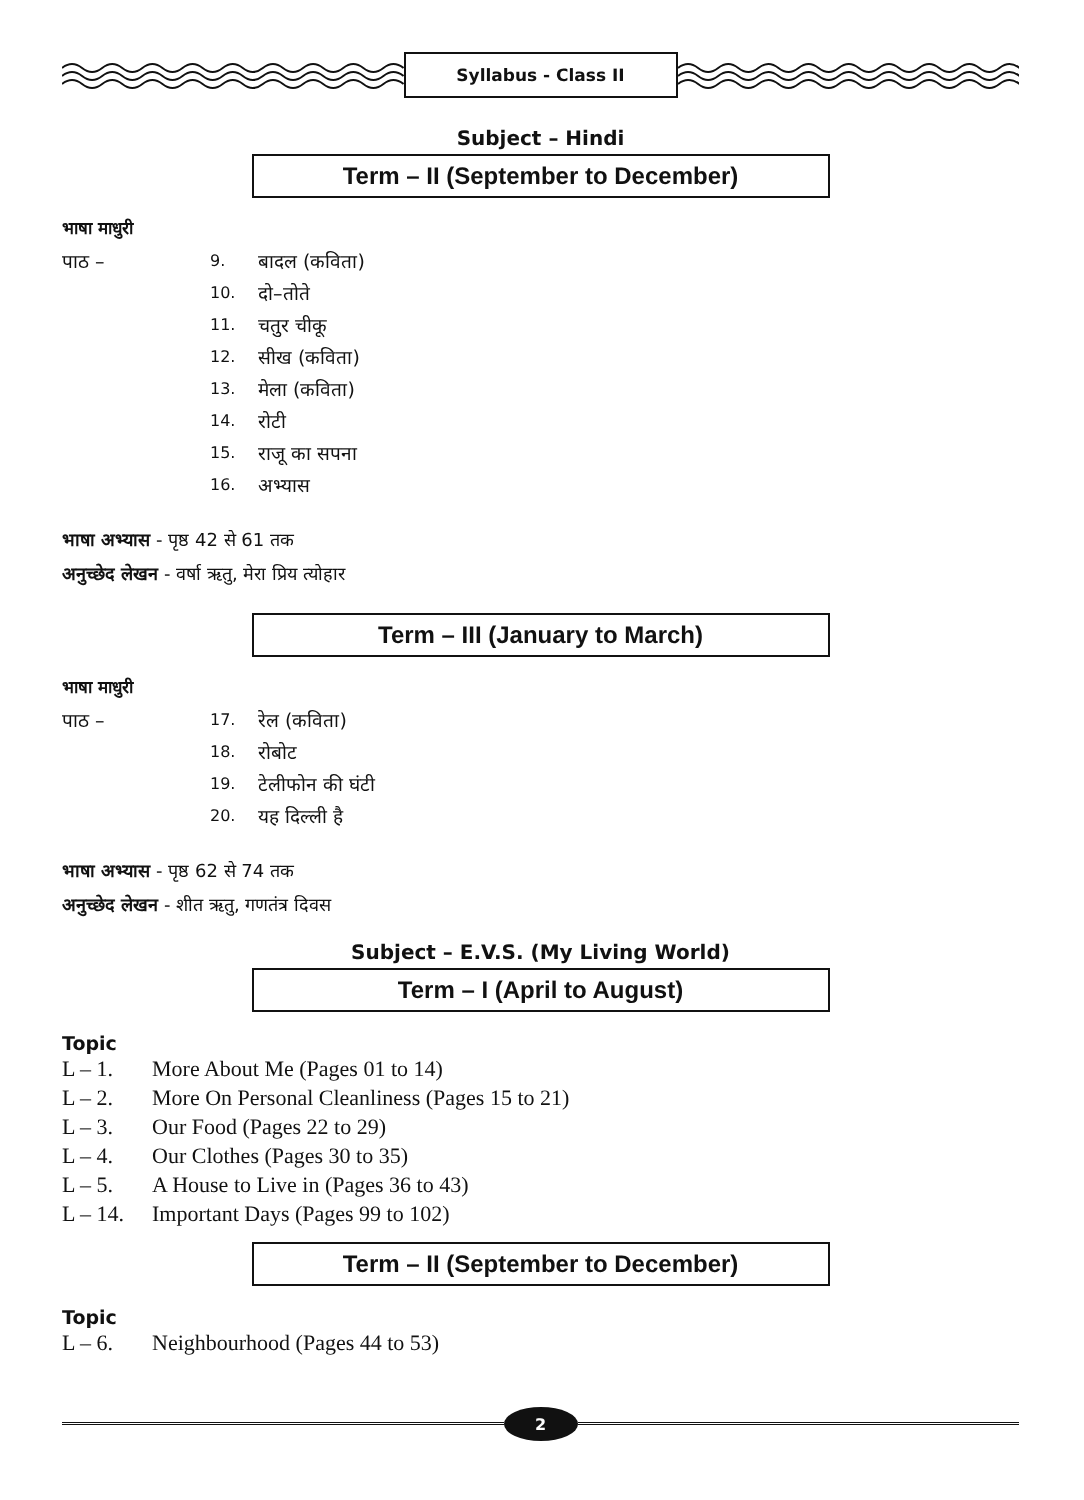Syllabus - Class II
Subject – Hindi
Term – II (September to December)
भाषा माधुरी
पाठ – 9. बादल (कविता)
10. दो–तोते
11. चतुर चीकू
12. सीख (कविता)
13. मेला (कविता)
14. रोटी
15. राजू का सपना
16. अभ्यास
भाषा अभ्यास - पृष्ठ 42 से 61 तक
अनुच्छेद लेखन - वर्षा ऋतु, मेरा प्रिय त्योहार
Term – III (January to March)
भाषा माधुरी
पाठ – 17. रेल (कविता)
18. रोबोट
19. टेलीफोन की घंटी
20. यह दिल्ली है
भाषा अभ्यास - पृष्ठ 62 से 74 तक
अनुच्छेद लेखन - शीत ऋतु, गणतंत्र दिवस
Subject – E.V.S. (My Living World)
Term – I (April to August)
Topic
L – 1. More About Me (Pages 01 to 14)
L – 2. More On Personal Cleanliness (Pages 15 to 21)
L – 3. Our Food (Pages 22 to 29)
L – 4. Our Clothes (Pages 30 to 35)
L – 5. A House to Live in (Pages 36 to 43)
L – 14. Important Days (Pages 99 to 102)
Term – II (September to December)
Topic
L – 6. Neighbourhood (Pages 44 to 53)
2